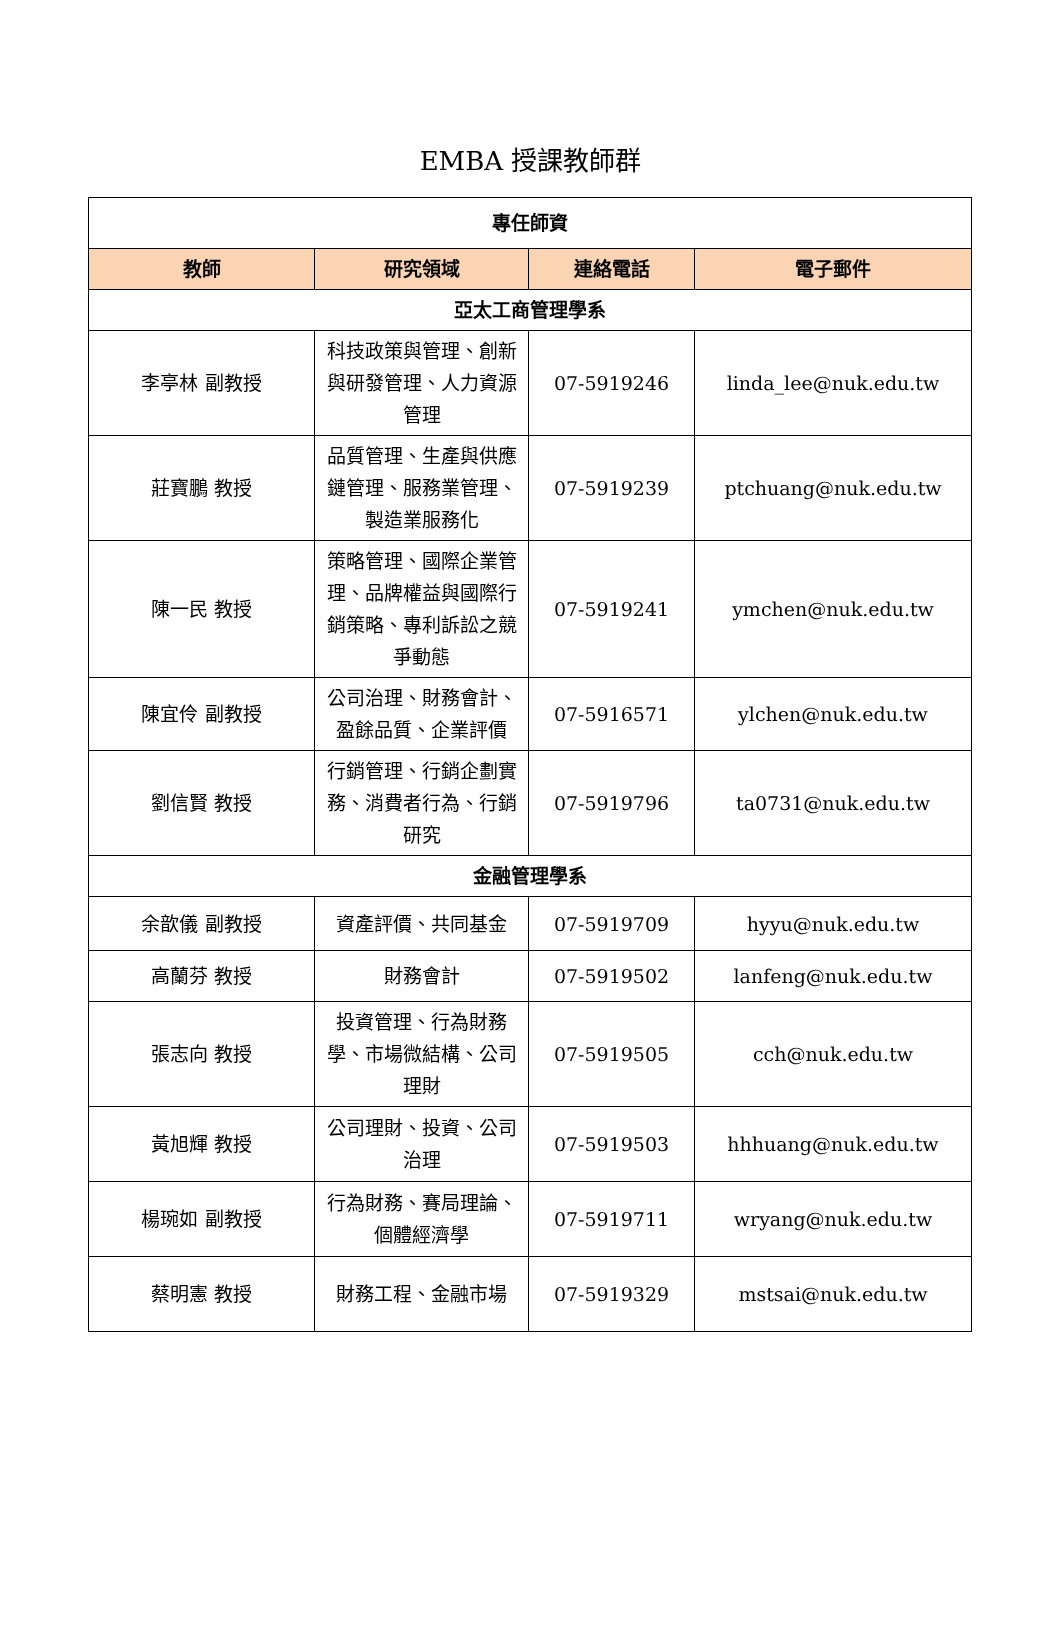EMBA 授課教師群
| 專任師資 | | | |
| 教師 | 研究領域 | 連絡電話 | 電子郵件 |
| 亞太工商管理學系 | | | |
| 李亭林 副教授 | 科技政策與管理、創新與研發管理、人力資源管理 | 07-5919246 | linda_lee@nuk.edu.tw |
| 莊寶鵬 教授 | 品質管理、生產與供應鏈管理、服務業管理、製造業服務化 | 07-5919239 | ptchuang@nuk.edu.tw |
| 陳一民 教授 | 策略管理、國際企業管理、品牌權益與國際行銷策略、專利訴訟之競爭動態 | 07-5919241 | ymchen@nuk.edu.tw |
| 陳宜伶 副教授 | 公司治理、財務會計、盈餘品質、企業評價 | 07-5916571 | ylchen@nuk.edu.tw |
| 劉信賢 教授 | 行銷管理、行銷企劃實務、消費者行為、行銷研究 | 07-5919796 | ta0731@nuk.edu.tw |
| 金融管理學系 | | | |
| 余歆儀 副教授 | 資產評價、共同基金 | 07-5919709 | hyyu@nuk.edu.tw |
| 高蘭芬 教授 | 財務會計 | 07-5919502 | lanfeng@nuk.edu.tw |
| 張志向 教授 | 投資管理、行為財務學、市場微結構、公司理財 | 07-5919505 | cch@nuk.edu.tw |
| 黃旭輝 教授 | 公司理財、投資、公司治理 | 07-5919503 | hhhuang@nuk.edu.tw |
| 楊琬如 副教授 | 行為財務、賽局理論、個體經濟學 | 07-5919711 | wryang@nuk.edu.tw |
| 蔡明憲 教授 | 財務工程、金融市場 | 07-5919329 | mstsai@nuk.edu.tw |